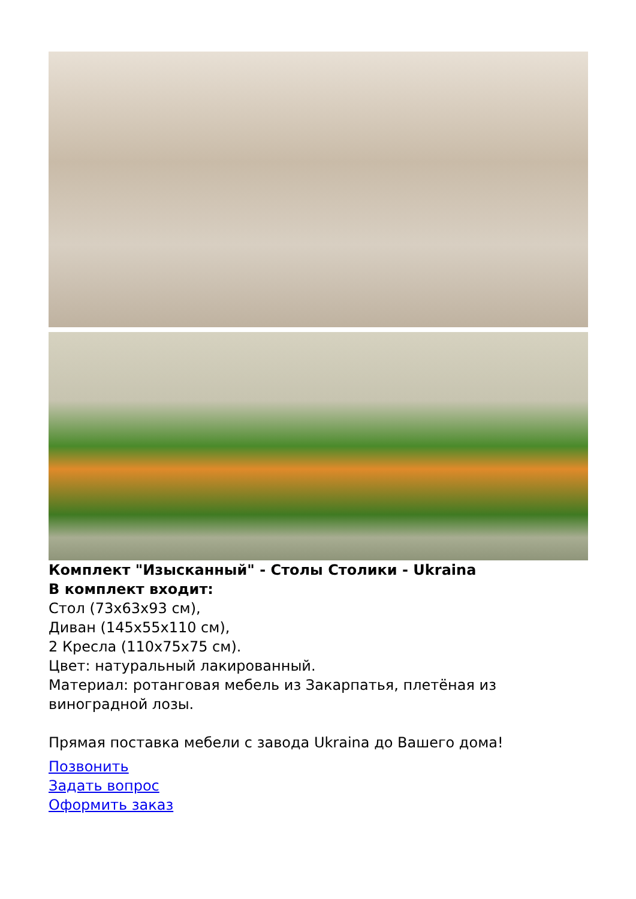Комплект "Изысканный" - Столы Столики - Ukraina
В комплект входит:
Стол (73x63x93 см),
Диван (145x55x110 см),
2 Кресла (110x75x75 см).
Цвет: натуральный лакированный.
Материал: ротанговая мебель из Закарпатья, плетёная из виноградной лозы.
Прямая поставка мебели с завода Ukraina до Вашего дома!
Позвонить
Задать вопрос
Оформить заказ